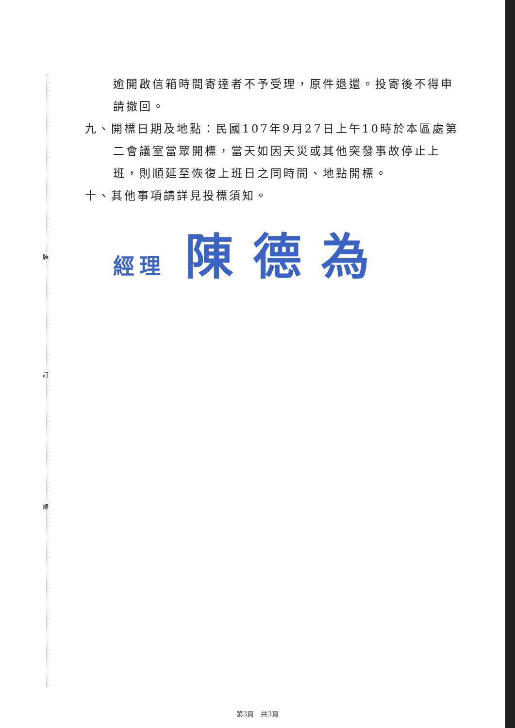裝
訂
線
逾開啟信箱時間寄達者不予受理，原件退還。投寄後不得申請撤回。
九、開標日期及地點：民國107年9月27日上午10時於本區處第二會議室當眾開標，當天如因天災或其他突發事故停止上班，則順延至恢復上班日之同時間、地點開標。
十、其他事項請詳見投標須知。
經理 陳德為
第3頁　共3頁